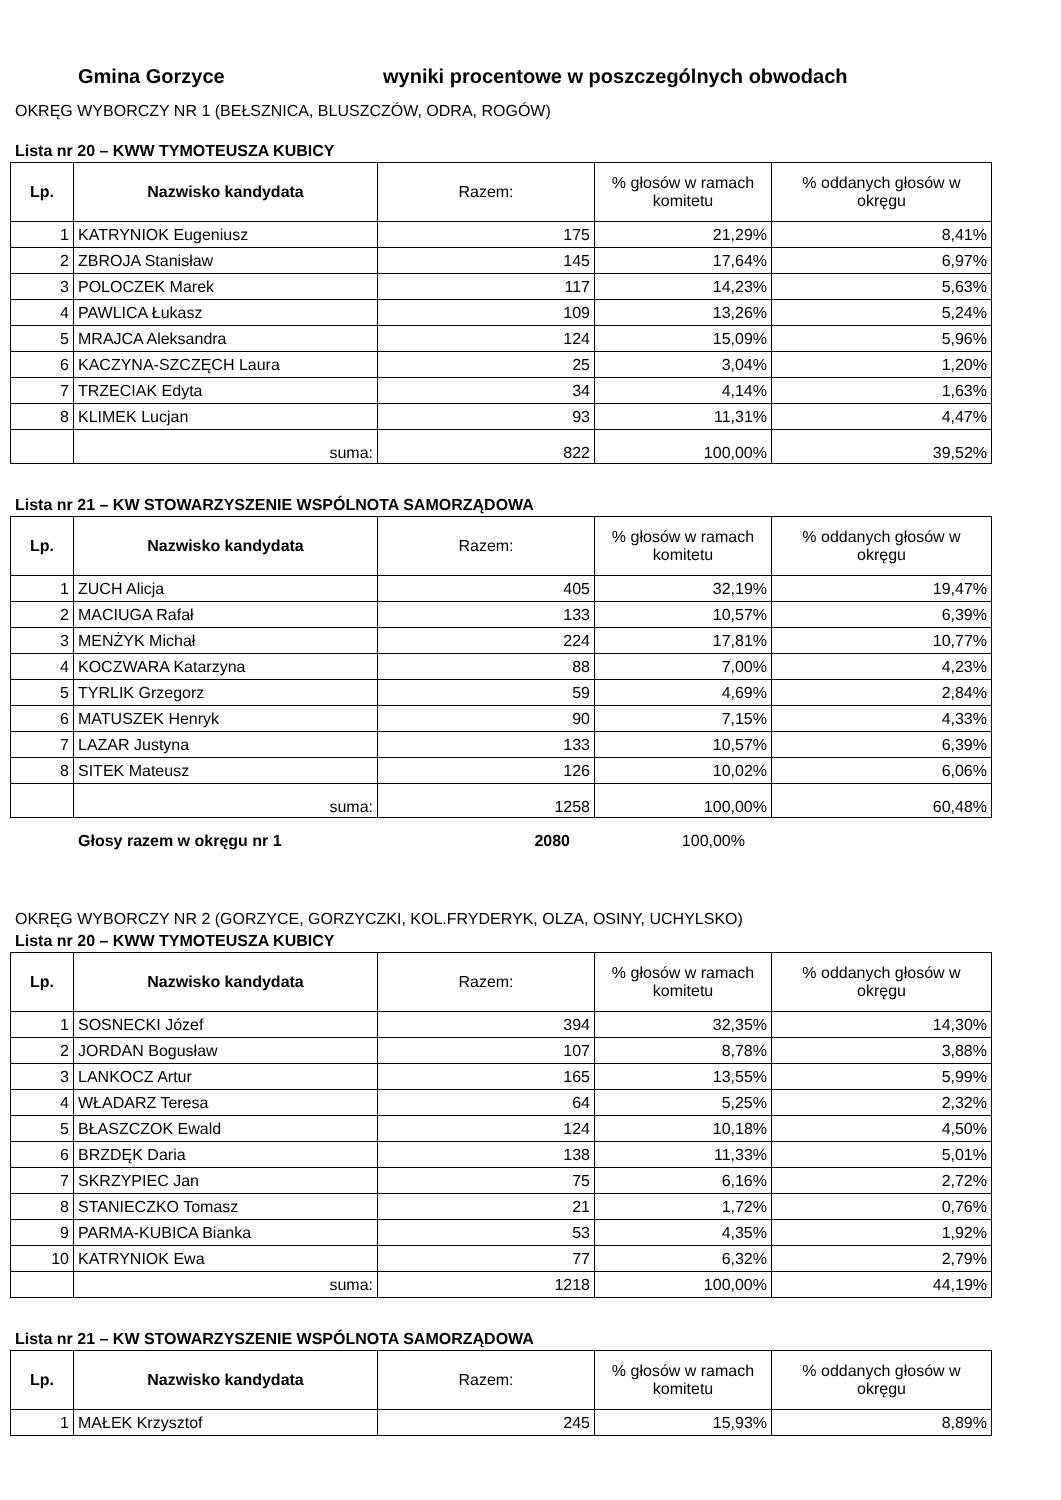Gmina Gorzyce wyniki procentowe w poszczególnych obwodach
OKRĘG WYBORCZY NR 1 (BEŁSZNICA, BLUSZCZÓW, ODRA, ROGÓW)
Lista nr 20 – KWW TYMOTEUSZA KUBICY
| Lp. | Nazwisko kandydata | Razem: | % głosów w ramach komitetu | % oddanych głosów w okręgu |
| --- | --- | --- | --- | --- |
| 1 | KATRYNIOK Eugeniusz | 175 | 21,29% | 8,41% |
| 2 | ZBROJA Stanisław | 145 | 17,64% | 6,97% |
| 3 | POLOCZEK Marek | 117 | 14,23% | 5,63% |
| 4 | PAWLICA Łukasz | 109 | 13,26% | 5,24% |
| 5 | MRAJCA Aleksandra | 124 | 15,09% | 5,96% |
| 6 | KACZYNA-SZCZĘCH Laura | 25 | 3,04% | 1,20% |
| 7 | TRZECIAK Edyta | 34 | 4,14% | 1,63% |
| 8 | KLIMEK Lucjan | 93 | 11,31% | 4,47% |
| | suma: | 822 | 100,00% | 39,52% |
Lista nr 21 – KW STOWARZYSZENIE WSPÓLNOTA SAMORZĄDOWA
| Lp. | Nazwisko kandydata | Razem: | % głosów w ramach komitetu | % oddanych głosów w okręgu |
| --- | --- | --- | --- | --- |
| 1 | ZUCH Alicja | 405 | 32,19% | 19,47% |
| 2 | MACIUGA Rafał | 133 | 10,57% | 6,39% |
| 3 | MENŻYK Michał | 224 | 17,81% | 10,77% |
| 4 | KOCZWARA Katarzyna | 88 | 7,00% | 4,23% |
| 5 | TYRLIK Grzegorz | 59 | 4,69% | 2,84% |
| 6 | MATUSZEK Henryk | 90 | 7,15% | 4,33% |
| 7 | LAZAR Justyna | 133 | 10,57% | 6,39% |
| 8 | SITEK Mateusz | 126 | 10,02% | 6,06% |
| | suma: | 1258 | 100,00% | 60,48% |
Głosy razem w okręgu nr 1 2080 100,00%
OKRĘG WYBORCZY NR 2 (GORZYCE, GORZYCZKI, KOL.FRYDERYK, OLZA, OSINY, UCHYLSKO)
Lista nr 20 – KWW TYMOTEUSZA KUBICY
| Lp. | Nazwisko kandydata | Razem: | % głosów w ramach komitetu | % oddanych głosów w okręgu |
| --- | --- | --- | --- | --- |
| 1 | SOSNECKI Józef | 394 | 32,35% | 14,30% |
| 2 | JORDAN Bogusław | 107 | 8,78% | 3,88% |
| 3 | LANKOCZ Artur | 165 | 13,55% | 5,99% |
| 4 | WŁADARZ Teresa | 64 | 5,25% | 2,32% |
| 5 | BŁASZCZOK Ewald | 124 | 10,18% | 4,50% |
| 6 | BRZDĘK Daria | 138 | 11,33% | 5,01% |
| 7 | SKRZYPIEC Jan | 75 | 6,16% | 2,72% |
| 8 | STANIECZKO Tomasz | 21 | 1,72% | 0,76% |
| 9 | PARMA-KUBICA Bianka | 53 | 4,35% | 1,92% |
| 10 | KATRYNIOK Ewa | 77 | 6,32% | 2,79% |
| | suma: | 1218 | 100,00% | 44,19% |
Lista nr 21 – KW STOWARZYSZENIE WSPÓLNOTA SAMORZĄDOWA
| Lp. | Nazwisko kandydata | Razem: | % głosów w ramach komitetu | % oddanych głosów w okręgu |
| --- | --- | --- | --- | --- |
| 1 | MAŁEK Krzysztof | 245 | 15,93% | 8,89% |